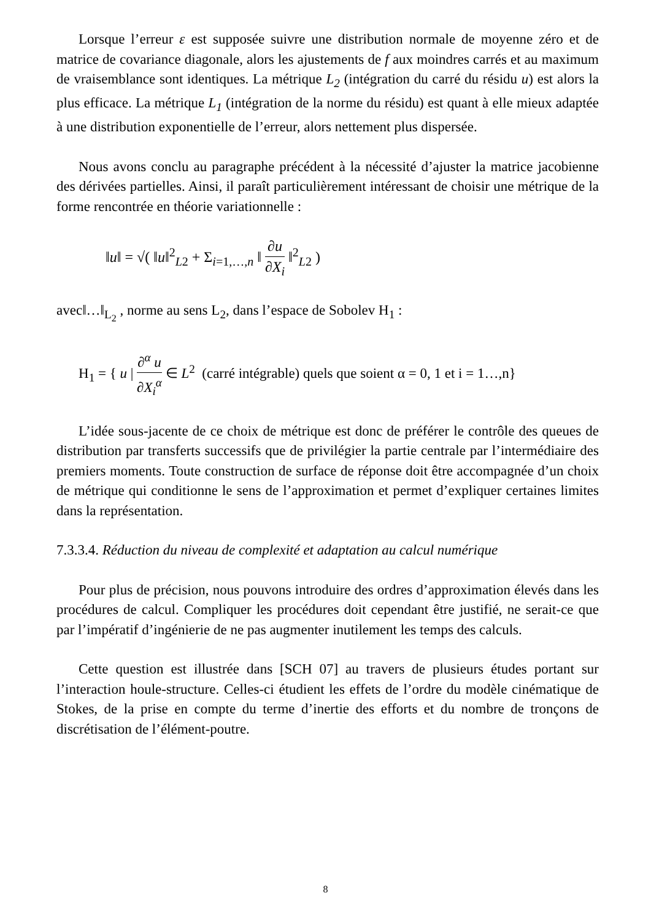Lorsque l’erreur ε est supposée suivre une distribution normale de moyenne zéro et de matrice de covariance diagonale, alors les ajustements de f aux moindres carrés et au maximum de vraisemblance sont identiques. La métrique L<sub>2</sub> (intégration du carré du résidu u) est alors la plus efficace. La métrique L<sub>1</sub> (intégration de la norme du résidu) est quant à elle mieux adaptée à une distribution exponentielle de l’erreur, alors nettement plus dispersée.
Nous avons conclu au paragraphe précédent à la nécessité d’ajuster la matrice jacobienne des dérivées partielles. Ainsi, il paraît particulièrement intéressant de choisir une métrique de la forme rencontrée en théorie variationnelle :
‖u‖ = √( ‖u‖<sup>2</sup><sub>L2</sub> + Σ<sub>i=1,…,n</sub> ‖ ∂u ∂X<sub>i</sub> ‖<sup>2</sup><sub>L2</sub> )
avec‖…‖<sub>L<sub>2</sub></sub> , norme au sens L<sub>2</sub>, dans l’espace de Sobolev H<sub>1</sub> :
H<sub>1</sub> = { u | ∂<sup>α</sup> u ∂X<sub>i</sub><sup>α</sup> ∈ L<sup>2</sup> (carré intégrable) quels que soient α = 0, 1 et i = 1…,n}
L’idée sous-jacente de ce choix de métrique est donc de préférer le contrôle des queues de distribution par transferts successifs que de privilégier la partie centrale par l’intermédiaire des premiers moments. Toute construction de surface de réponse doit être accompagnée d’un choix de métrique qui conditionne le sens de l’approximation et permet d’expliquer certaines limites dans la représentation.
7.3.3.4. Réduction du niveau de complexité et adaptation au calcul numérique
Pour plus de précision, nous pouvons introduire des ordres d’approximation élevés dans les procédures de calcul. Compliquer les procédures doit cependant être justifié, ne serait-ce que par l’impératif d’ingénierie de ne pas augmenter inutilement les temps des calculs.
Cette question est illustrée dans [SCH 07] au travers de plusieurs études portant sur l’interaction houle-structure. Celles-ci étudient les effets de l’ordre du modèle cinématique de Stokes, de la prise en compte du terme d’inertie des efforts et du nombre de tronçons de discrétisation de l’élément-poutre.
8